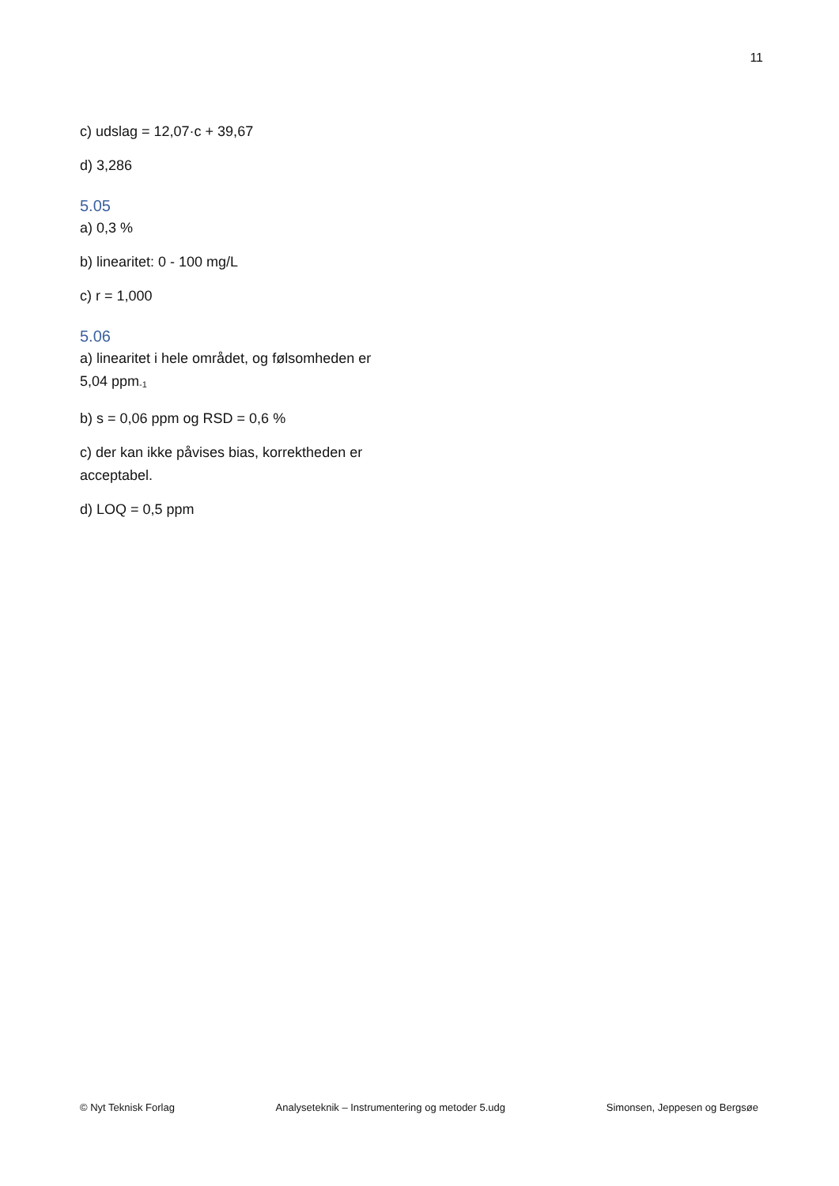11
c) udslag = 12,07·c + 39,67
d) 3,286
5.05
a) 0,3 %
b) linearitet: 0 - 100 mg/L
c) r = 1,000
5.06
a) linearitet i hele området, og følsomheden er 5,04 ppm<sup>-1</sup>
b) s = 0,06 ppm og RSD = 0,6 %
c) der kan ikke påvises bias, korrektheden er acceptabel.
d) LOQ = 0,5 ppm
© Nyt Teknisk Forlag Analyseteknik – Instrumentering og metoder 5.udg Simonsen, Jeppesen og Bergsøe